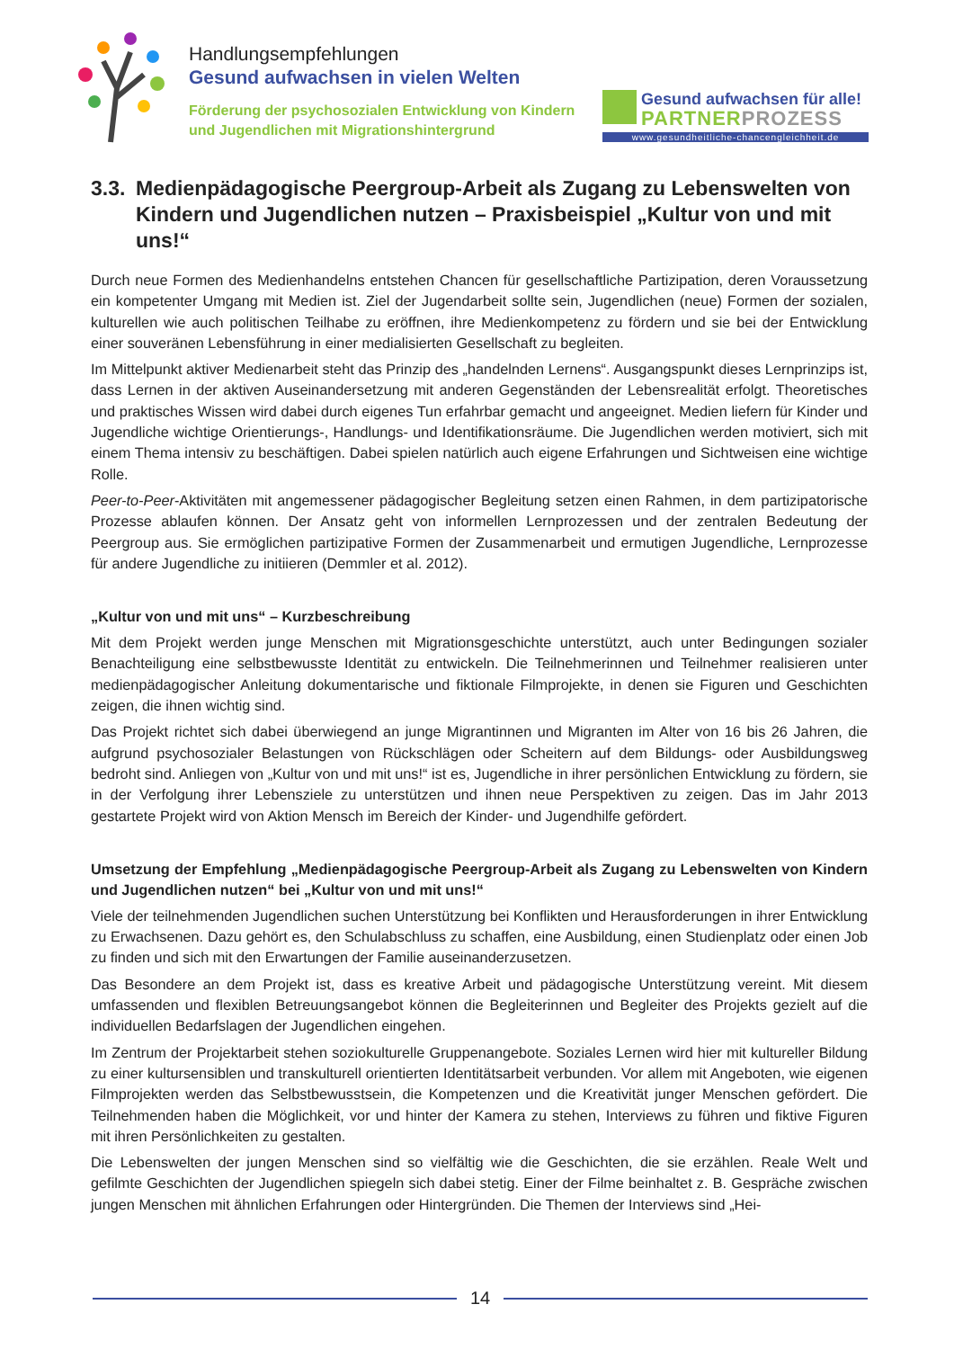Handlungsempfehlungen
Gesund aufwachsen in vielen Welten
Förderung der psychosozialen Entwicklung von Kindern
und Jugendlichen mit Migrationshintergrund
Gesund aufwachsen für alle!
PARTNERPROZESS
www.gesundheitliche-chancengleichheit.de
3.3. Medienpädagogische Peergroup-Arbeit als Zugang zu Lebenswelten von Kindern und Jugendlichen nutzen – Praxisbeispiel „Kultur von und mit uns!“
Durch neue Formen des Medienhandelns entstehen Chancen für gesellschaftliche Partizipation, deren Voraussetzung ein kompetenter Umgang mit Medien ist. Ziel der Jugendarbeit sollte sein, Jugendlichen (neue) Formen der sozialen, kulturellen wie auch politischen Teilhabe zu eröffnen, ihre Medienkompetenz zu fördern und sie bei der Entwicklung einer souveränen Lebensführung in einer medialisierten Gesellschaft zu begleiten.
Im Mittelpunkt aktiver Medienarbeit steht das Prinzip des „handelnden Lernens“. Ausgangspunkt dieses Lernprinzips ist, dass Lernen in der aktiven Auseinandersetzung mit anderen Gegenständen der Lebensrealität erfolgt. Theoretisches und praktisches Wissen wird dabei durch eigenes Tun erfahrbar gemacht und angeeignet. Medien liefern für Kinder und Jugendliche wichtige Orientierungs-, Handlungs- und Identifikationsräume. Die Jugendlichen werden motiviert, sich mit einem Thema intensiv zu beschäftigen. Dabei spielen natürlich auch eigene Erfahrungen und Sichtweisen eine wichtige Rolle.
Peer-to-Peer-Aktivitäten mit angemessener pädagogischer Begleitung setzen einen Rahmen, in dem partizipatorische Prozesse ablaufen können. Der Ansatz geht von informellen Lernprozessen und der zentralen Bedeutung der Peergroup aus. Sie ermöglichen partizipative Formen der Zusammenarbeit und ermutigen Jugendliche, Lernprozesse für andere Jugendliche zu initiieren (Demmler et al. 2012).
„Kultur von und mit uns“ – Kurzbeschreibung
Mit dem Projekt werden junge Menschen mit Migrationsgeschichte unterstützt, auch unter Bedingungen sozialer Benachteiligung eine selbstbewusste Identität zu entwickeln. Die Teilnehmerinnen und Teilnehmer realisieren unter medienpädagogischer Anleitung dokumentarische und fiktionale Filmprojekte, in denen sie Figuren und Geschichten zeigen, die ihnen wichtig sind.
Das Projekt richtet sich dabei überwiegend an junge Migrantinnen und Migranten im Alter von 16 bis 26 Jahren, die aufgrund psychosozialer Belastungen von Rückschlägen oder Scheitern auf dem Bildungs- oder Ausbildungsweg bedroht sind. Anliegen von „Kultur von und mit uns!“ ist es, Jugendliche in ihrer persönlichen Entwicklung zu fördern, sie in der Verfolgung ihrer Lebensziele zu unterstützen und ihnen neue Perspektiven zu zeigen. Das im Jahr 2013 gestartete Projekt wird von Aktion Mensch im Bereich der Kinder- und Jugendhilfe gefördert.
Umsetzung der Empfehlung „Medienpädagogische Peergroup-Arbeit als Zugang zu Lebenswelten von Kindern und Jugendlichen nutzen“ bei „Kultur von und mit uns!“
Viele der teilnehmenden Jugendlichen suchen Unterstützung bei Konflikten und Herausforderungen in ihrer Entwicklung zu Erwachsenen. Dazu gehört es, den Schulabschluss zu schaffen, eine Ausbildung, einen Studienplatz oder einen Job zu finden und sich mit den Erwartungen der Familie auseinanderzusetzen.
Das Besondere an dem Projekt ist, dass es kreative Arbeit und pädagogische Unterstützung vereint. Mit diesem umfassenden und flexiblen Betreuungsangebot können die Begleiterinnen und Begleiter des Projekts gezielt auf die individuellen Bedarfslagen der Jugendlichen eingehen.
Im Zentrum der Projektarbeit stehen soziokulturelle Gruppenangebote. Soziales Lernen wird hier mit kultureller Bildung zu einer kultursensiblen und transkulturell orientierten Identitätsarbeit verbunden. Vor allem mit Angeboten, wie eigenen Filmprojekten werden das Selbstbewusstsein, die Kompetenzen und die Kreativität junger Menschen gefördert. Die Teilnehmenden haben die Möglichkeit, vor und hinter der Kamera zu stehen, Interviews zu führen und fiktive Figuren mit ihren Persönlichkeiten zu gestalten.
Die Lebenswelten der jungen Menschen sind so vielfältig wie die Geschichten, die sie erzählen. Reale Welt und gefilmte Geschichten der Jugendlichen spiegeln sich dabei stetig. Einer der Filme beinhaltet z. B. Gespräche zwischen jungen Menschen mit ähnlichen Erfahrungen oder Hintergründen. Die Themen der Interviews sind „Hei-
14